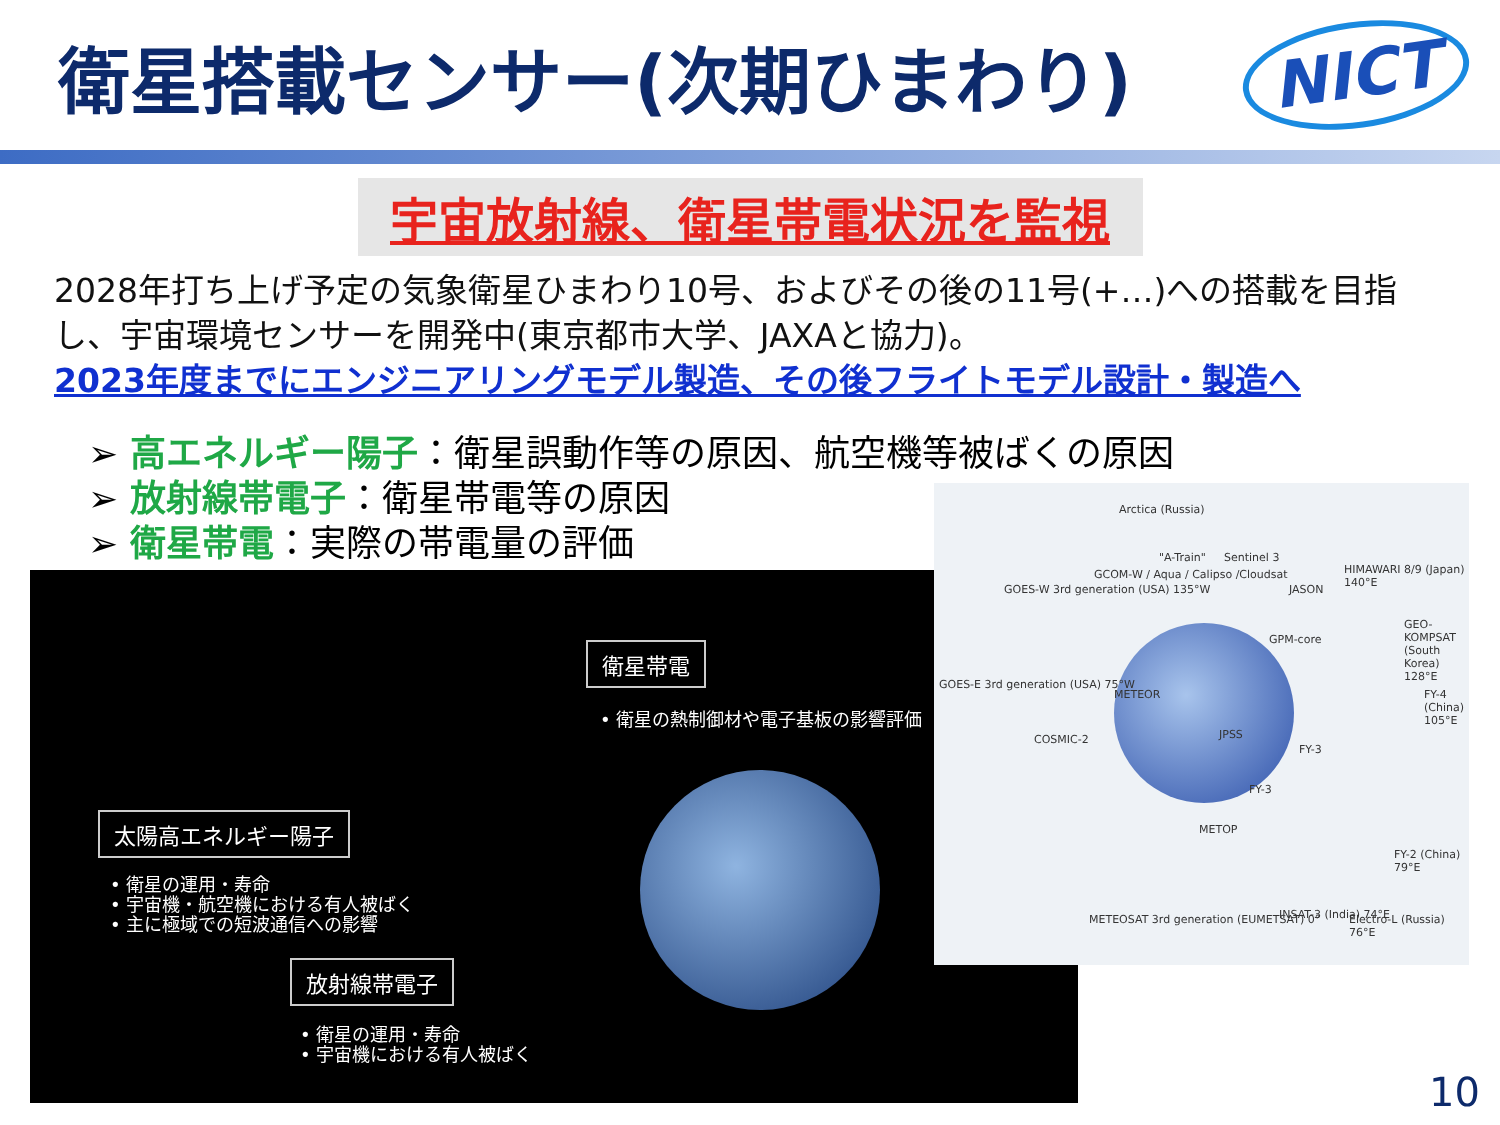衛星搭載センサー(次期ひまわり)
NICT
宇宙放射線、衛星帯電状況を監視
2028年打ち上げ予定の気象衛星ひまわり10号、およびその後の11号(+…)への搭載を目指し、宇宙環境センサーを開発中(東京都市大学、JAXAと協力)。
2023年度までにエンジニアリングモデル製造、その後フライトモデル設計・製造へ
➢ 高エネルギー陽子：衛星誤動作等の原因、航空機等被ばくの原因
➢ 放射線帯電子：衛星帯電等の原因
➢ 衛星帯電：実際の帯電量の評価
衛星帯電
• 衛星の熱制御材や電子基板の影響評価
太陽高エネルギー陽子
• 衛星の運用・寿命
• 宇宙機・航空機における有人被ばく
• 主に極域での短波通信への影響
放射線帯電子
• 衛星の運用・寿命
• 宇宙機における有人被ばく
Arctica (Russia)
"A-Train" Sentinel 3
GCOM-W / Aqua / Calipso /Cloudsat
GOES-W 3rd generation (USA) 135°W JASON
HIMAWARI 8/9 (Japan) 140°E
GPM-core
GEO-KOMPSAT (South Korea) 128°E
GOES-E 3rd generation (USA) 75°W
METEOR FY-4 (China) 105°E
COSMIC-2 JPSS
FY-3
FY-3
METOP
FY-2 (China) 79°E
METEOSAT 3rd generation (EUMETSAT) 0° INSAT-3 (India) 74°E Electro-L (Russia) 76°E
10